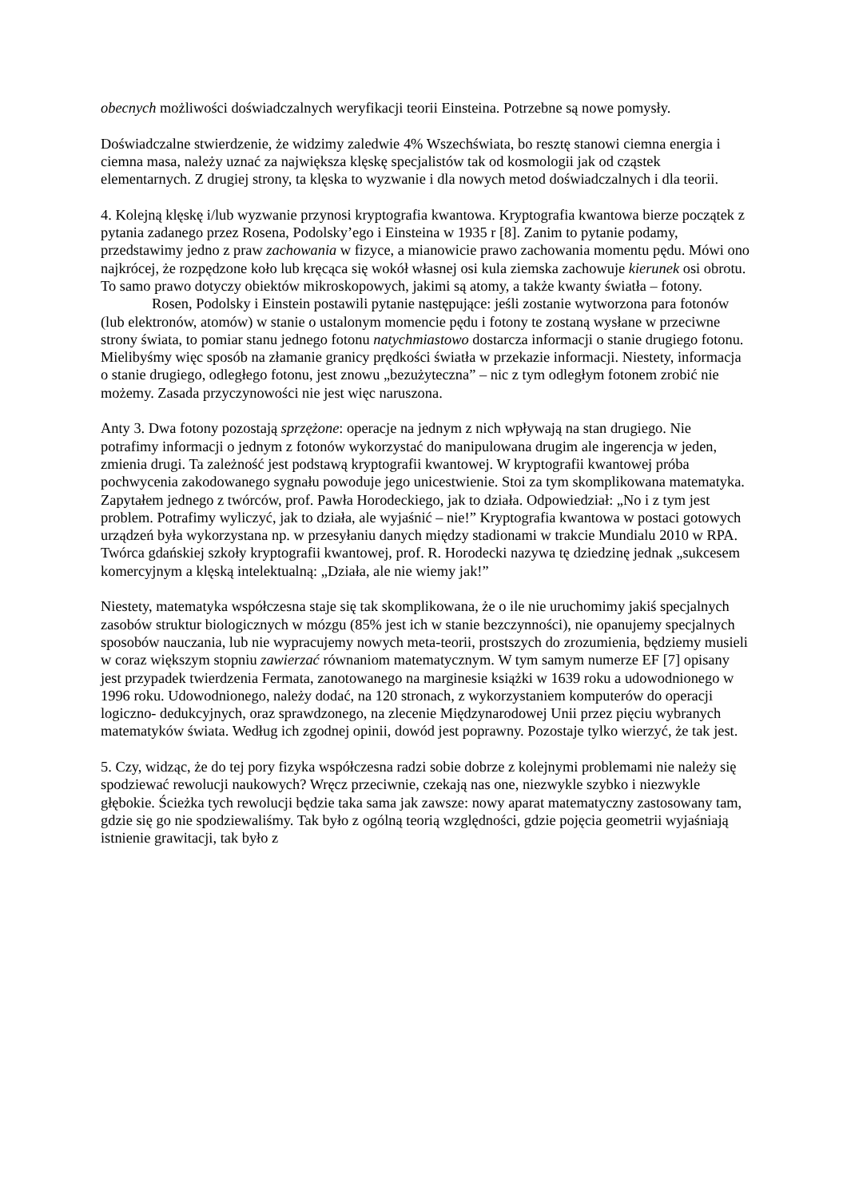obecnych możliwości doświadczalnych weryfikacji teorii Einsteina. Potrzebne są nowe pomysły.
Doświadczalne stwierdzenie, że widzimy zaledwie 4% Wszechświata, bo resztę stanowi ciemna energia i ciemna masa, należy uznać za największa klęskę specjalistów tak od kosmologii jak od cząstek elementarnych. Z drugiej strony, ta klęska to wyzwanie i dla nowych metod doświadczalnych i dla teorii.
4. Kolejną klęskę i/lub wyzwanie przynosi kryptografia kwantowa. Kryptografia kwantowa bierze początek z pytania zadanego przez Rosena, Podolsky’ego i Einsteina w 1935 r [8]. Zanim to pytanie podamy, przedstawimy jedno z praw zachowania w fizyce, a mianowicie prawo zachowania momentu pędu. Mówi ono najkrócej, że rozpędzone koło lub kręcąca się wokół własnej osi kula ziemska zachowuje kierunek osi obrotu. To samo prawo dotyczy obiektów mikroskopowych, jakimi są atomy, a także kwanty światła – fotony.
Rosen, Podolsky i Einstein postawili pytanie następujące: jeśli zostanie wytworzona para fotonów (lub elektronów, atomów) w stanie o ustalonym momencie pędu i fotony te zostaną wysłane w przeciwne strony świata, to pomiar stanu jednego fotonu natychmiastowo dostarcza informacji o stanie drugiego fotonu. Mielibyśmy więc sposób na złamanie granicy prędkości światła w przekazie informacji. Niestety, informacja o stanie drugiego, odległego fotonu, jest znowu „bezużyteczna” – nic z tym odległym fotonem zrobić nie możemy. Zasada przyczynowości nie jest więc naruszona.
Anty 3. Dwa fotony pozostają sprzężone: operacje na jednym z nich wpływają na stan drugiego. Nie potrafimy informacji o jednym z fotonów wykorzystać do manipulowana drugim ale ingerencja w jeden, zmienia drugi. Ta zależność jest podstawą kryptografii kwantowej. W kryptografii kwantowej próba pochwycenia zakodowanego sygnału powoduje jego unicestwienie. Stoi za tym skomplikowana matematyka. Zapytałem jednego z twórców, prof. Pawła Horodeckiego, jak to działa. Odpowiedział: „No i z tym jest problem. Potrafimy wyliczyć, jak to działa, ale wyjaśnić – nie!” Kryptografia kwantowa w postaci gotowych urządzeń była wykorzystana np. w przesyłaniu danych między stadionami w trakcie Mundialu 2010 w RPA. Twórca gdańskiej szkoły kryptografii kwantowej, prof. R. Horodecki nazywa tę dziedzinę jednak „sukcesem komercyjnym a klęską intelektualną: „Działa, ale nie wiemy jak!”
Niestety, matematyka współczesna staje się tak skomplikowana, że o ile nie uruchomimy jakiś specjalnych zasobów struktur biologicznych w mózgu (85% jest ich w stanie bezczynności), nie opanujemy specjalnych sposobów nauczania, lub nie wypracujemy nowych meta-teorii, prostszych do zrozumienia, będziemy musieli w coraz większym stopniu zawierzać równaniom matematycznym. W tym samym numerze EF [7] opisany jest przypadek twierdzenia Fermata, zanotowanego na marginesie książki w 1639 roku a udowodnionego w 1996 roku. Udowodnionego, należy dodać, na 120 stronach, z wykorzystaniem komputerów do operacji logiczno- dedukcyjnych, oraz sprawdzonego, na zlecenie Międzynarodowej Unii przez pięciu wybranych matematyków świata. Według ich zgodnej opinii, dowód jest poprawny. Pozostaje tylko wierzyć, że tak jest.
5. Czy, widząc, że do tej pory fizyka współczesna radzi sobie dobrze z kolejnymi problemami nie należy się spodziewać rewolucji naukowych? Wręcz przeciwnie, czekają nas one, niezwykle szybko i niezwykle głębokie. Ścieżka tych rewolucji będzie taka sama jak zawsze: nowy aparat matematyczny zastosowany tam, gdzie się go nie spodziewaliśmy. Tak było z ogólną teorią względności, gdzie pojęcia geometrii wyjaśniają istnienie grawitacji, tak było z